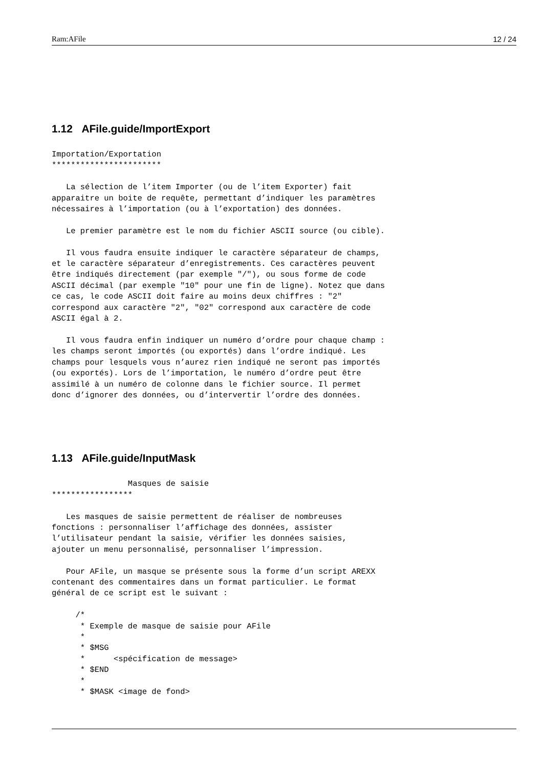Ram:AFile 12 / 24
1.12 AFile.guide/ImportExport
Importation/Exportation
***********************

   La sélection de l’item Importer (ou de l’item Exporter) fait
apparaitre un boite de requête, permettant d’indiquer les paramètres
nécessaires à l’importation (ou à l’exportation) des données.

   Le premier paramètre est le nom du fichier ASCII source (ou cible).

   Il vous faudra ensuite indiquer le caractère séparateur de champs,
et le caractère séparateur d’enregistrements. Ces caractères peuvent
être indiqués directement (par exemple "/"), ou sous forme de code
ASCII décimal (par exemple "10" pour une fin de ligne). Notez que dans
ce cas, le code ASCII doit faire au moins deux chiffres : "2"
correspond aux caractère "2", "02" correspond aux caractère de code
ASCII égal à 2.

   Il vous faudra enfin indiquer un numéro d’ordre pour chaque champ :
les champs seront importés (ou exportés) dans l’ordre indiqué. Les
champs pour lesquels vous n’aurez rien indiqué ne seront pas importés
(ou exportés). Lors de l’importation, le numéro d’ordre peut être
assimilé à un numéro de colonne dans le fichier source. Il permet
donc d’ignorer des données, ou d’intervertir l’ordre des données.
1.13 AFile.guide/InputMask
                Masques de saisie
*****************

   Les masques de saisie permettent de réaliser de nombreuses
fonctions : personnaliser l’affichage des données, assister
l’utilisateur pendant la saisie, vérifier les données saisies,
ajouter un menu personnalisé, personnaliser l’impression.

   Pour AFile, un masque se présente sous la forme d’un script AREXX
contenant des commentaires dans un format particulier. Le format
général de ce script est le suivant :

     /*
      * Exemple de masque de saisie pour AFile
      *
      * $MSG
      *      <spécification de message>
      * $END
      *
      * $MASK <image de fond>